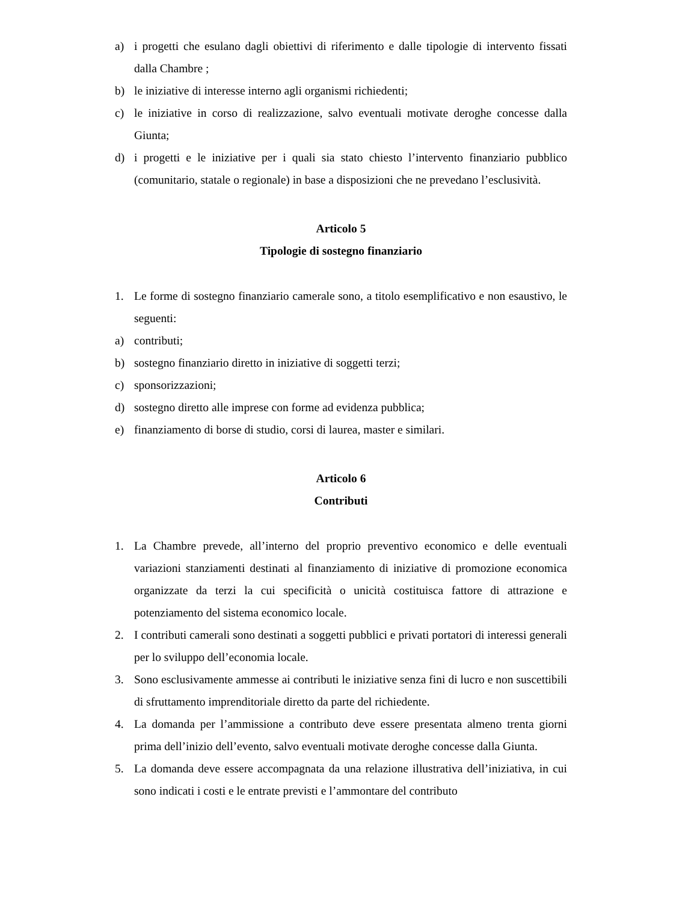a) i progetti che esulano dagli obiettivi di riferimento e dalle tipologie di intervento fissati dalla Chambre ;
b) le iniziative di interesse interno agli organismi richiedenti;
c) le iniziative in corso di realizzazione, salvo eventuali motivate deroghe concesse dalla Giunta;
d) i progetti e le iniziative per i quali sia stato chiesto l’intervento finanziario pubblico (comunitario, statale o regionale) in base a disposizioni che ne prevedano l’esclusività.
Articolo 5
Tipologie di sostegno finanziario
1. Le forme di sostegno finanziario camerale sono, a titolo esemplificativo e non esaustivo, le seguenti:
a) contributi;
b) sostegno finanziario diretto in iniziative di soggetti terzi;
c) sponsorizzazioni;
d) sostegno diretto alle imprese con forme ad evidenza pubblica;
e) finanziamento di borse di studio, corsi di laurea, master e similari.
Articolo 6
Contributi
1. La Chambre prevede, all’interno del proprio preventivo economico e delle eventuali variazioni stanziamenti destinati al finanziamento di iniziative di promozione economica organizzate da terzi la cui specificità o unicità costituisca fattore di attrazione e potenziamento del sistema economico locale.
2. I contributi camerali sono destinati a soggetti pubblici e privati portatori di interessi generali per lo sviluppo dell’economia locale.
3. Sono esclusivamente ammesse ai contributi le iniziative senza fini di lucro e non suscettibili di sfruttamento imprenditoriale diretto da parte del richiedente.
4. La domanda per l’ammissione a contributo deve essere presentata almeno trenta giorni prima dell’inizio dell’evento, salvo eventuali motivate deroghe concesse dalla Giunta.
5. La domanda deve essere accompagnata da una relazione illustrativa dell’iniziativa, in cui sono indicati i costi e le entrate previsti e l’ammontare del contributo